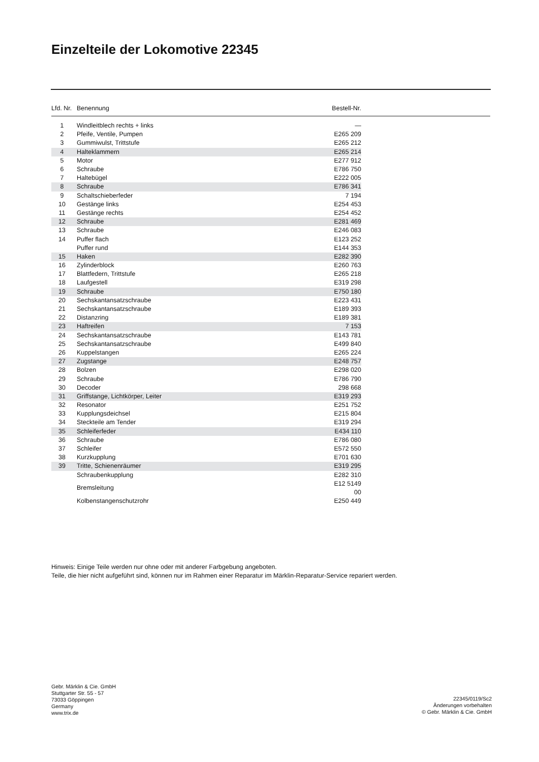Einzelteile der Lokomotive 22345
| Lfd. Nr. | Benennung | Bestell-Nr. | |
| --- | --- | --- | --- |
| 1 | Windleitblech rechts + links | — | |
| 2 | Pfeife, Ventile, Pumpen | E265 209 | |
| 3 | Gummiwulst, Trittstufe | E265 212 | |
| 4 | Halteklammern | E265 214 | |
| 5 | Motor | E277 912 | |
| 6 | Schraube | E786 750 | |
| 7 | Haltebügel | E222 005 | |
| 8 | Schraube | E786 341 | |
| 9 | Schaltschieberfeder | 7 194 | |
| 10 | Gestänge links | E254 453 | |
| 11 | Gestänge rechts | E254 452 | |
| 12 | Schraube | E281 469 | |
| 13 | Schraube | E246 083 | |
| 14 | Puffer flach | E123 252 | |
| | Puffer rund | E144 353 | |
| 15 | Haken | E282 390 | |
| 16 | Zylinderblock | E260 763 | |
| 17 | Blattfedern, Trittstufe | E265 218 | |
| 18 | Laufgestell | E319 298 | |
| 19 | Schraube | E750 180 | |
| 20 | Sechskantansatzschraube | E223 431 | |
| 21 | Sechskantansatzschraube | E189 393 | |
| 22 | Distanzring | E189 381 | |
| 23 | Haftreifen | 7 153 | |
| 24 | Sechskantansatzschraube | E143 781 | |
| 25 | Sechskantansatzschraube | E499 840 | |
| 26 | Kuppelstangen | E265 224 | |
| 27 | Zugstange | E248 757 | |
| 28 | Bolzen | E298 020 | |
| 29 | Schraube | E786 790 | |
| 30 | Decoder | 298 668 | |
| 31 | Griffstange, Lichtkörper, Leiter | E319 293 | |
| 32 | Resonator | E251 752 | |
| 33 | Kupplungsdeichsel | E215 804 | |
| 34 | Steckteile am Tender | E319 294 | |
| 35 | Schleiferfeder | E434 110 | |
| 36 | Schraube | E786 080 | |
| 37 | Schleifer | E572 550 | |
| 38 | Kurzkupplung | E701 630 | |
| 39 | Tritte, Schienenräumer | E319 295 | |
| | Schraubenkupplung | E282 310 | |
| | Bremsleitung | E12 5149 00 | |
| | Kolbenstangenschutzrohr | E250 449 | |
Hinweis: Einige Teile werden nur ohne oder mit anderer Farbgebung angeboten.
Teile, die hier nicht aufgeführt sind, können nur im Rahmen einer Reparatur im Märklin-Reparatur-Service repariert werden.
Gebr. Märklin & Cie. GmbH
Stuttgarter Str. 55 - 57
73033 Göppingen
Germany
www.trix.de
22345/0119/Sc2
Änderungen vorbehalten
© Gebr. Märklin & Cie. GmbH